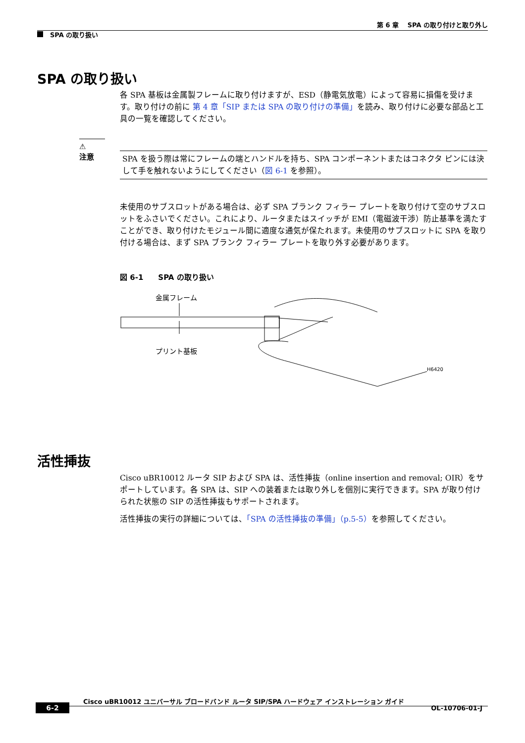第 6 章　 SPA の取り付けと取り外し
SPA の取り扱い
SPA の取り扱い
各 SPA 基板は金属製フレームに取り付けますが、ESD（静電気放電）によって容易に損傷を受けます。取り付けの前に 第 4 章「SIP または SPA の取り付けの準備」を読み、取り付けに必要な部品と工具の一覧を確認してください。
⚠
注意
SPA を扱う際は常にフレームの端とハンドルを持ち、SPA コンポーネントまたはコネクタ ピンには決して手を触れないようにしてください（図 6-1 を参照）。
未使用のサブスロットがある場合は、必ず SPA ブランク フィラー プレートを取り付けて空のサブスロットをふさいでください。これにより、ルータまたはスイッチが EMI（電磁波干渉）防止基準を満たすことができ、取り付けたモジュール間に適度な通気が保たれます。未使用のサブスロットに SPA を取り付ける場合は、まず SPA ブランク フィラー プレートを取り外す必要があります。
図 6-1　　SPA の取り扱い
金属フレーム
プリント基板
H6420
活性挿抜
Cisco uBR10012 ルータ SIP および SPA は、活性挿抜（online insertion and removal; OIR）をサポートしています。各 SPA は、SIP への装着または取り外しを個別に実行できます。SPA が取り付けられた状態の SIP の活性挿抜もサポートされます。
活性挿抜の実行の詳細については、「SPA の活性挿抜の準備」（p.5-5）を参照してください。
Cisco uBR10012 ユニバーサル ブロードバンド ルータ SIP/SPA ハードウェア インストレーション ガイド
6-2 OL-10706-01-J